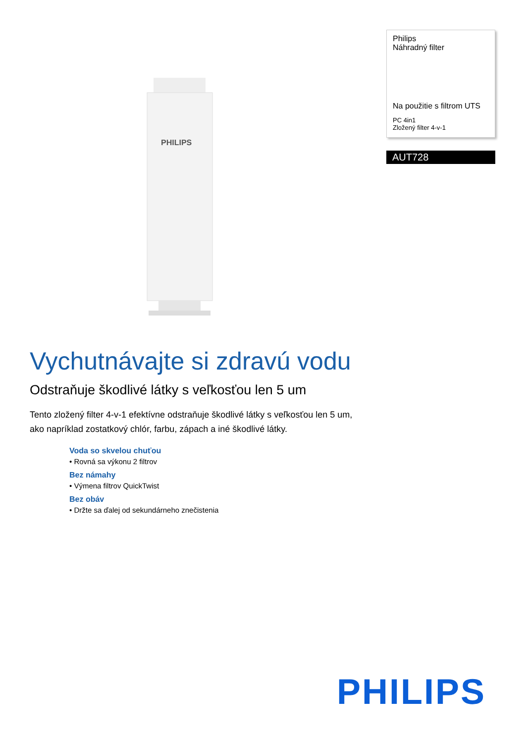PHILIPS
Philips
Náhradný filter
Na použitie s filtrom UTS
PC 4in1
Zložený filter 4-v-1
AUT728
Vychutnávajte si zdravú vodu
Odstraňuje škodlivé látky s veľkosťou len 5 um
Tento zložený filter 4-v-1 efektívne odstraňuje škodlivé látky s veľkosťou len 5 um, ako napríklad zostatkový chlór, farbu, zápach a iné škodlivé látky.
Voda so skvelou chuťou
• Rovná sa výkonu 2 filtrov
Bez námahy
• Výmena filtrov QuickTwist
Bez obáv
• Držte sa ďalej od sekundárneho znečistenia
PHILIPS